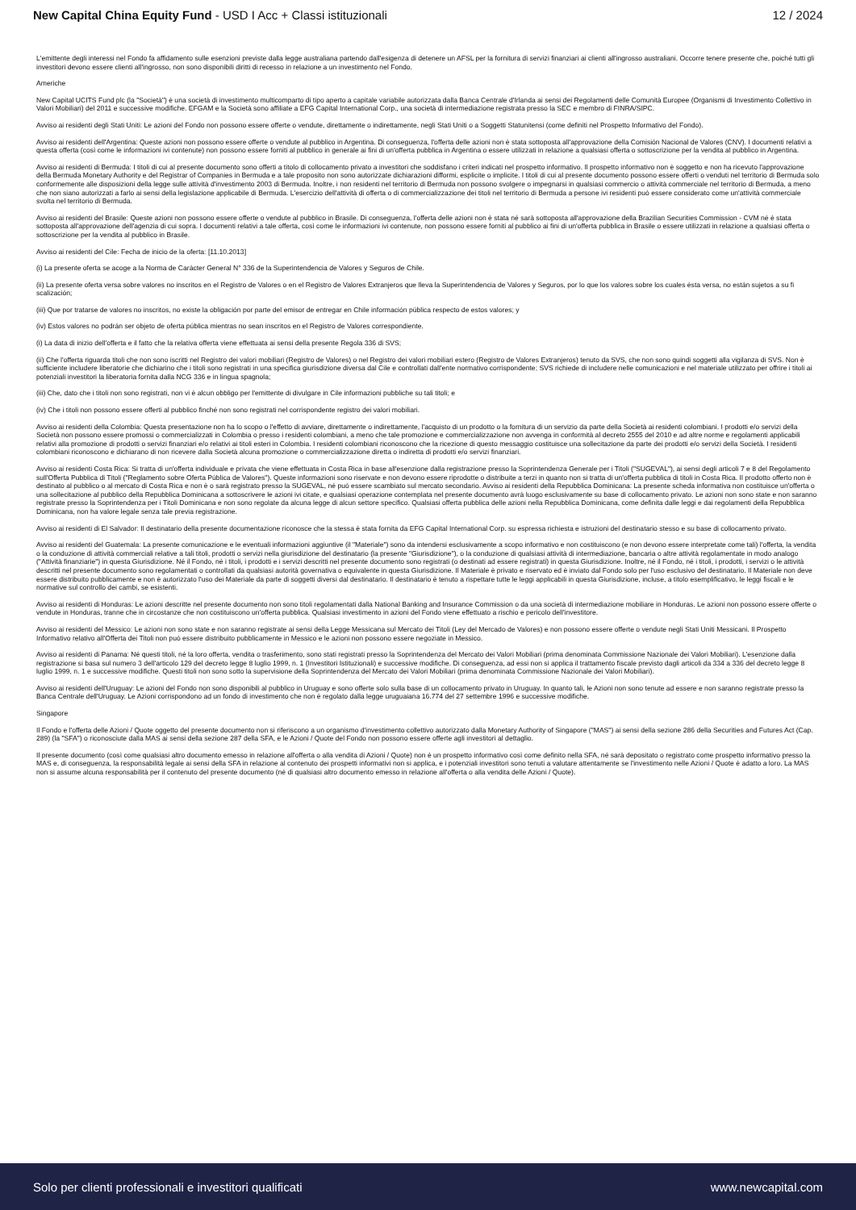New Capital China Equity Fund - USD I Acc + Classi istituzionali
12 / 2024
L'emittente degli interessi nel Fondo fa affidamento sulle esenzioni previste dalla legge australiana partendo dall'esigenza di detenere un AFSL per la fornitura di servizi finanziari ai clienti all'ingrosso australiani. Occorre tenere presente che, poiché tutti gli investitori devono essere clienti all'ingrosso, non sono disponibili diritti di recesso in relazione a un investimento nel Fondo.
Americhe
New Capital UCITS Fund plc (la "Società") è una società di investimento multicomparto di tipo aperto a capitale variabile autorizzata dalla Banca Centrale d'Irlanda ai sensi dei Regolamenti delle Comunità Europee (Organismi di Investimento Collettivo in Valori Mobiliari) del 2011 e successive modifiche. EFGAM e la Società sono affiliate a EFG Capital International Corp., una società di intermediazione registrata presso la SEC e membro di FINRA/SIPC.
Avviso ai residenti degli Stati Uniti: Le azioni del Fondo non possono essere offerte o vendute, direttamente o indirettamente, negli Stati Uniti o a Soggetti Statunitensi (come definiti nel Prospetto Informativo del Fondo).
Avviso ai residenti dell'Argentina: Queste azioni non possono essere offerte o vendute al pubblico in Argentina. Di conseguenza, l'offerta delle azioni non è stata sottoposta all'approvazione della Comisión Nacional de Valores (CNV). I documenti relativi a questa offerta (così come le informazioni ivi contenute) non possono essere forniti al pubblico in generale ai fini di un'offerta pubblica in Argentina o essere utilizzati in relazione a qualsiasi offerta o sottoscrizione per la vendita al pubblico in Argentina.
Avviso ai residenti di Bermuda: I titoli di cui al presente documento sono offerti a titolo di collocamento privato a investitori che soddisfano i criteri indicati nel prospetto informativo. Il prospetto informativo non è soggetto e non ha ricevuto l'approvazione della Bermuda Monetary Authority e del Registrar of Companies in Bermuda e a tale proposito non sono autorizzate dichiarazioni difformi, esplicite o implicite. I titoli di cui al presente documento possono essere offerti o venduti nel territorio di Bermuda solo conformemente alle disposizioni della legge sulle attività d'investimento 2003 di Bermuda. Inoltre, i non residenti nel territorio di Bermuda non possono svolgere o impegnarsi in qualsiasi commercio o attività commerciale nel territorio di Bermuda, a meno che non siano autorizzati a farlo ai sensi della legislazione applicabile di Bermuda. L'esercizio dell'attività di offerta o di commercializzazione dei titoli nel territorio di Bermuda a persone ivi residenti può essere considerato come un'attività commerciale svolta nel territorio di Bermuda.
Avviso ai residenti del Brasile: Queste azioni non possono essere offerte o vendute al pubblico in Brasile. Di conseguenza, l'offerta delle azioni non è stata né sarà sottoposta all'approvazione della Brazilian Securities Commission - CVM né è stata sottoposta all'approvazione dell'agenzia di cui sopra. I documenti relativi a tale offerta, così come le informazioni ivi contenute, non possono essere forniti al pubblico ai fini di un'offerta pubblica in Brasile o essere utilizzati in relazione a qualsiasi offerta o sottoscrizione per la vendita al pubblico in Brasile.
Avviso ai residenti del Cile: Fecha de inicio de la oferta: [11.10.2013]
(i) La presente oferta se acoge a la Norma de Carácter General N° 336 de la Superintendencia de Valores y Seguros de Chile.
(ii) La presente oferta versa sobre valores no inscritos en el Registro de Valores o en el Registro de Valores Extranjeros que lleva la Superintendencia de Valores y Seguros, por lo que los valores sobre los cuales ésta versa, no están sujetos a su fi scalización;
(iii) Que por tratarse de valores no inscritos, no existe la obligación por parte del emisor de entregar en Chile información pública respecto de estos valores; y
(iv) Estos valores no podrán ser objeto de oferta pública mientras no sean inscritos en el Registro de Valores correspondiente.
(i) La data di inizio dell'offerta e il fatto che la relativa offerta viene effettuata ai sensi della presente Regola 336 di SVS;
(ii) Che l'offerta riguarda titoli che non sono iscritti nel Registro dei valori mobiliari (Registro de Valores) o nel Registro dei valori mobiliari estero (Registro de Valores Extranjeros) tenuto da SVS, che non sono quindi soggetti alla vigilanza di SVS. Non è sufficiente includere liberatorie che dichiarino che i titoli sono registrati in una specifica giurisdizione diversa dal Cile e controllati dall'ente normativo corrispondente; SVS richiede di includere nelle comunicazioni e nel materiale utilizzato per offrire i titoli ai potenziali investitori la liberatoria fornita dalla NCG 336 e in lingua spagnola;
(iii) Che, dato che i titoli non sono registrati, non vi è alcun obbligo per l'emittente di divulgare in Cile informazioni pubbliche su tali titoli; e
(iv) Che i titoli non possono essere offerti al pubblico finché non sono registrati nel corrispondente registro dei valori mobiliari.
Avviso ai residenti della Colombia: Questa presentazione non ha lo scopo o l'effetto di avviare, direttamente o indirettamente, l'acquisto di un prodotto o la fornitura di un servizio da parte della Società ai residenti colombiani. I prodotti e/o servizi della Società non possono essere promossi o commercializzati in Colombia o presso i residenti colombiani, a meno che tale promozione e commercializzazione non avvenga in conformità al decreto 2555 del 2010 e ad altre norme e regolamenti applicabili relativi alla promozione di prodotti o servizi finanziari e/o relativi ai titoli esteri in Colombia. I residenti colombiani riconoscono che la ricezione di questo messaggio costituisce una sollecitazione da parte dei prodotti e/o servizi della Società. I residenti colombiani riconoscono e dichiarano di non ricevere dalla Società alcuna promozione o commercializzazione diretta o indiretta di prodotti e/o servizi finanziari.
Avviso ai residenti Costa Rica: Si tratta di un'offerta individuale e privata che viene effettuata in Costa Rica in base all'esenzione dalla registrazione presso la Soprintendenza Generale per i Titoli ("SUGEVAL"), ai sensi degli articoli 7 e 8 del Regolamento sull'Offerta Pubblica di Titoli ("Reglamento sobre Oferta Pública de Valores"). Queste informazioni sono riservate e non devono essere riprodotte o distribuite a terzi in quanto non si tratta di un'offerta pubblica di titoli in Costa Rica. Il prodotto offerto non è destinato al pubblico o al mercato di Costa Rica e non è o sarà registrato presso la SUGEVAL, né può essere scambiato sul mercato secondario. Avviso ai residenti della Repubblica Dominicana: La presente scheda informativa non costituisce un'offerta o una sollecitazione al pubblico della Repubblica Dominicana a sottoscrivere le azioni ivi citate, e qualsiasi operazione contemplata nel presente documento avrà luogo esclusivamente su base di collocamento privato. Le azioni non sono state e non saranno registrate presso la Soprintendenza per i Titoli Dominicana e non sono regolate da alcuna legge di alcun settore specifico. Qualsiasi offerta pubblica delle azioni nella Repubblica Dominicana, come definita dalle leggi e dai regolamenti della Repubblica Dominicana, non ha valore legale senza tale previa registrazione.
Avviso ai residenti di El Salvador: Il destinatario della presente documentazione riconosce che la stessa è stata fornita da EFG Capital International Corp. su espressa richiesta e istruzioni del destinatario stesso e su base di collocamento privato.
Avviso ai residenti del Guatemala: La presente comunicazione e le eventuali informazioni aggiuntive (il "Materiale") sono da intendersi esclusivamente a scopo informativo e non costituiscono (e non devono essere interpretate come tali) l'offerta, la vendita o la conduzione di attività commerciali relative a tali titoli, prodotti o servizi nella giurisdizione del destinatario (la presente "Giurisdizione"), o la conduzione di qualsiasi attività di intermediazione, bancaria o altre attività regolamentate in modo analogo ("Attività finanziarie") in questa Giurisdizione. Né il Fondo, né i titoli, i prodotti e i servizi descritti nel presente documento sono registrati (o destinati ad essere registrati) in questa Giurisdizione. Inoltre, né il Fondo, né i titoli, i prodotti, i servizi o le attività descritti nel presente documento sono regolamentati o controllati da qualsiasi autorità governativa o equivalente in questa Giurisdizione. Il Materiale è privato e riservato ed è inviato dal Fondo solo per l'uso esclusivo del destinatario. Il Materiale non deve essere distribuito pubblicamente e non è autorizzato l'uso dei Materiale da parte di soggetti diversi dal destinatario. Il destinatario è tenuto a rispettare tutte le leggi applicabili in questa Giurisdizione, incluse, a titolo esemplificativo, le leggi fiscali e le normative sul controllo dei cambi, se esistenti.
Avviso ai residenti di Honduras: Le azioni descritte nel presente documento non sono titoli regolamentati dalla National Banking and Insurance Commission o da una società di intermediazione mobiliare in Honduras. Le azioni non possono essere offerte o vendute in Honduras, tranne che in circostanze che non costituiscono un'offerta pubblica. Qualsiasi investimento in azioni del Fondo viene effettuato a rischio e pericolo dell'investitore.
Avviso ai residenti del Messico: Le azioni non sono state e non saranno registrate ai sensi della Legge Messicana sul Mercato dei Titoli (Ley del Mercado de Valores) e non possono essere offerte o vendute negli Stati Uniti Messicani. Il Prospetto Informativo relativo all'Offerta dei Titoli non può essere distribuito pubblicamente in Messico e le azioni non possono essere negoziate in Messico.
Avviso ai residenti di Panama: Né questi titoli, né la loro offerta, vendita o trasferimento, sono stati registrati presso la Soprintendenza del Mercato dei Valori Mobiliari (prima denominata Commissione Nazionale dei Valori Mobiliari). L'esenzione dalla registrazione si basa sul numero 3 dell'articolo 129 del decreto legge 8 luglio 1999, n. 1 (Investitori Istituzionali) e successive modifiche. Di conseguenza, ad essi non si applica il trattamento fiscale previsto dagli articoli da 334 a 336 del decreto legge 8 luglio 1999, n. 1 e successive modifiche. Questi titoli non sono sotto la supervisione della Soprintendenza del Mercato dei Valori Mobiliari (prima denominata Commissione Nazionale dei Valori Mobiliari).
Avviso ai residenti dell'Uruguay: Le azioni del Fondo non sono disponibili al pubblico in Uruguay e sono offerte solo sulla base di un collocamento privato in Uruguay. In quanto tali, le Azioni non sono tenute ad essere e non saranno registrate presso la Banca Centrale dell'Uruguay. Le Azioni corrispondono ad un fondo di investimento che non è regolato dalla legge uruguaiana 16.774 del 27 settembre 1996 e successive modifiche.
Singapore
Il Fondo e l'offerta delle Azioni / Quote oggetto del presente documento non si riferiscono a un organismo d'investimento collettivo autorizzato dalla Monetary Authority of Singapore ("MAS") ai sensi della sezione 286 della Securities and Futures Act (Cap. 289) (la "SFA") o riconosciute dalla MAS ai sensi della sezione 287 della SFA, e le Azioni / Quote del Fondo non possono essere offerte agli investitori al dettaglio.
Il presente documento (così come qualsiasi altro documento emesso in relazione all'offerta o alla vendita di Azioni / Quote) non è un prospetto informativo così come definito nella SFA, né sarà depositato o registrato come prospetto informativo presso la MAS e, di conseguenza, la responsabilità legale ai sensi della SFA in relazione al contenuto dei prospetti informativi non si applica, e i potenziali investitori sono tenuti a valutare attentamente se l'investimento nelle Azioni / Quote è adatto a loro. La MAS non si assume alcuna responsabilità per il contenuto del presente documento (né di qualsiasi altro documento emesso in relazione all'offerta o alla vendita delle Azioni / Quote).
Solo per clienti professionali e investitori qualificati
www.newcapital.com